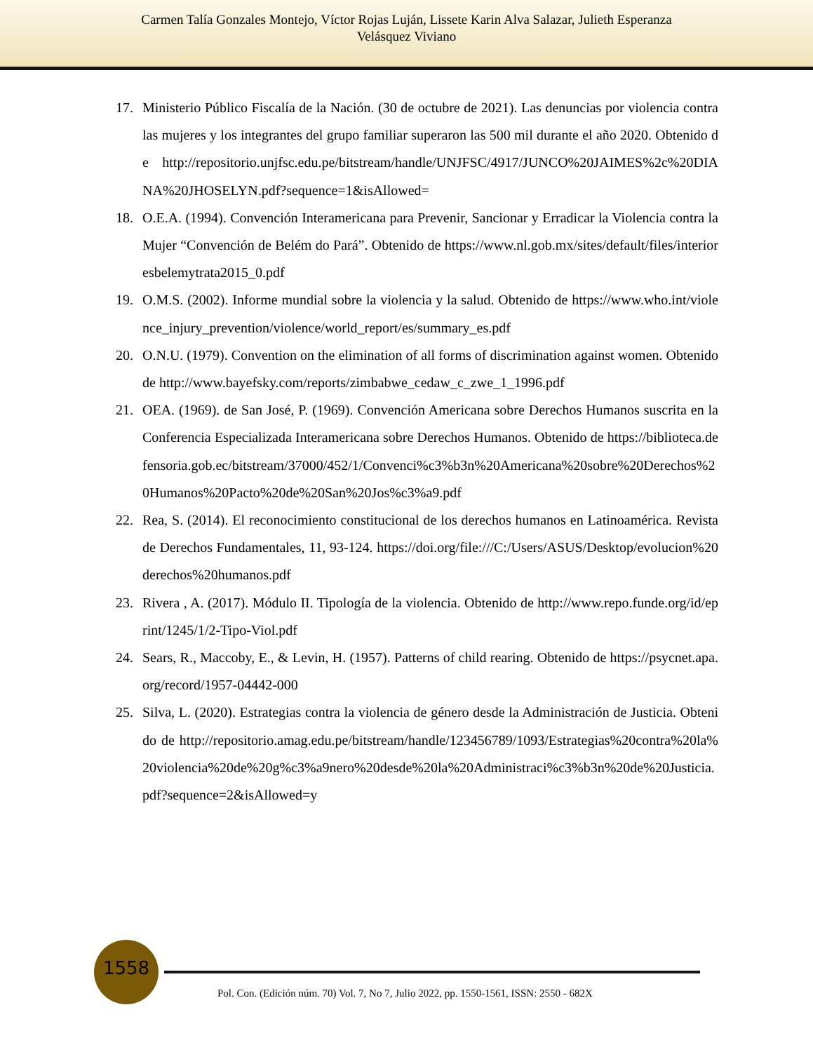Carmen Talía Gonzales Montejo, Víctor Rojas Luján, Lissete Karin Alva Salazar, Julieth Esperanza
Velásquez Viviano
17. Ministerio Público Fiscalía de la Nación. (30 de octubre de 2021). Las denuncias por violencia contra las mujeres y los integrantes del grupo familiar superaron las 500 mil durante el año 2020. Obtenido de http://repositorio.unjfsc.edu.pe/bitstream/handle/UNJFSC/4917/JUNCO%20JAIMES%2c%20DIANA%20JHOSELYN.pdf?sequence=1&isAllowed=
18. O.E.A. (1994). Convención Interamericana para Prevenir, Sancionar y Erradicar la Violencia contra la Mujer “Convención de Belém do Pará”. Obtenido de https://www.nl.gob.mx/sites/default/files/interioresbelemytrata2015_0.pdf
19. O.M.S. (2002). Informe mundial sobre la violencia y la salud. Obtenido de https://www.who.int/violence_injury_prevention/violence/world_report/es/summary_es.pdf
20. O.N.U. (1979). Convention on the elimination of all forms of discrimination against women. Obtenido de http://www.bayefsky.com/reports/zimbabwe_cedaw_c_zwe_1_1996.pdf
21. OEA. (1969). de San José, P. (1969). Convención Americana sobre Derechos Humanos suscrita en la Conferencia Especializada Interamericana sobre Derechos Humanos. Obtenido de https://biblioteca.defensoria.gob.ec/bitstream/37000/452/1/Convenci%c3%b3n%20Americana%20sobre%20Derechos%20Humanos%20Pacto%20de%20San%20Jos%c3%a9.pdf
22. Rea, S. (2014). El reconocimiento constitucional de los derechos humanos en Latinoamérica. Revista de Derechos Fundamentales, 11, 93-124. https://doi.org/file:///C:/Users/ASUS/Desktop/evolucion%20derechos%20humanos.pdf
23. Rivera , A. (2017). Módulo II. Tipología de la violencia. Obtenido de http://www.repo.funde.org/id/eprint/1245/1/2-Tipo-Viol.pdf
24. Sears, R., Maccoby, E., & Levin, H. (1957). Patterns of child rearing. Obtenido de https://psycnet.apa.org/record/1957-04442-000
25. Silva, L. (2020). Estrategias contra la violencia de género desde la Administración de Justicia. Obtenido de http://repositorio.amag.edu.pe/bitstream/handle/123456789/1093/Estrategias%20contra%20la%20violencia%20de%20g%c3%a9nero%20desde%20la%20Administraci%c3%b3n%20de%20Justicia.pdf?sequence=2&isAllowed=y
1558
Pol. Con. (Edición núm. 70) Vol. 7, No 7, Julio 2022, pp. 1550-1561, ISSN: 2550 - 682X